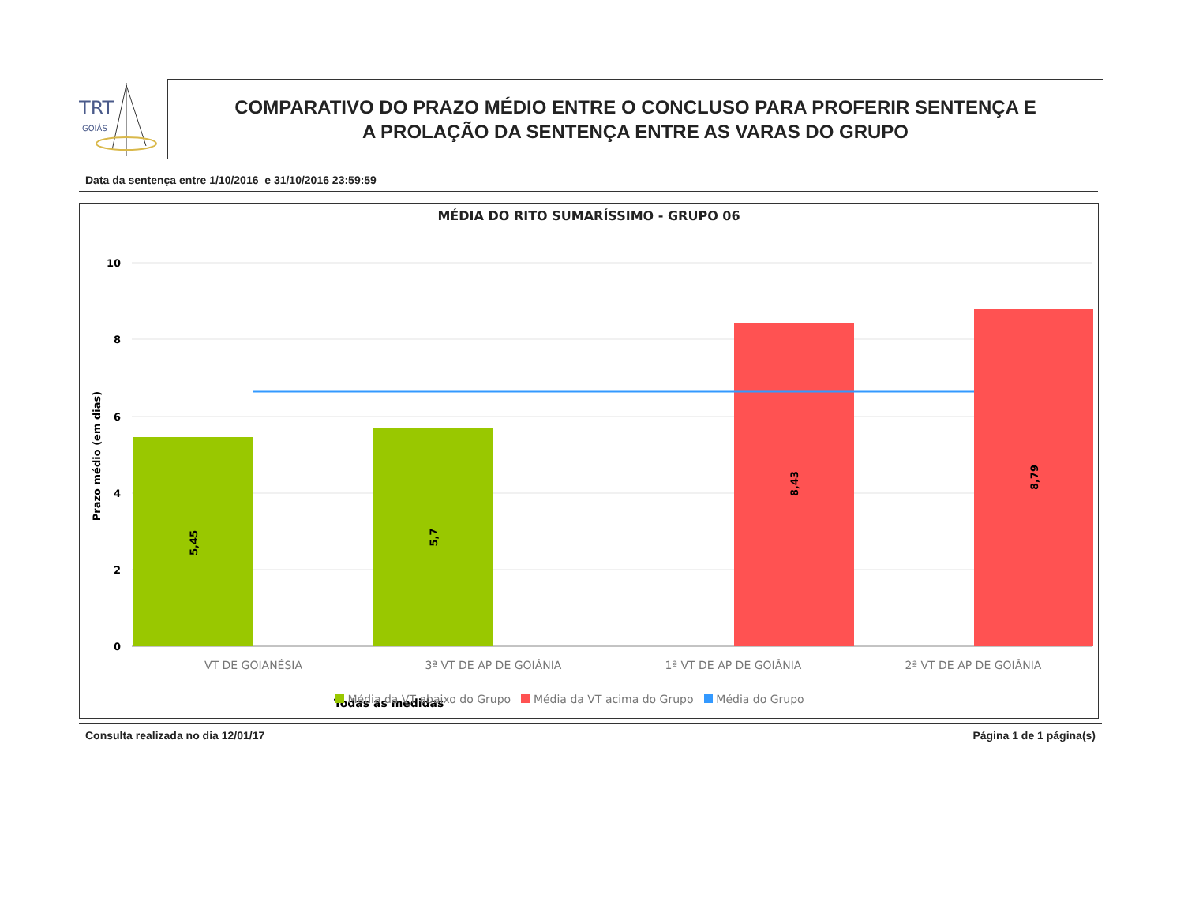TRT
GOIÁS
COMPARATIVO DO PRAZO MÉDIO ENTRE O CONCLUSO PARA PROFERIR SENTENÇA E
A PROLAÇÃO DA SENTENÇA ENTRE AS VARAS DO GRUPO
Data da sentença entre 1/10/2016 e 31/10/2016 23:59:59
MÉDIA DO RITO SUMARÍSSIMO - GRUPO 06
10
8
6
4
2
0
Prazo médio (em dias)
5,45
5,7
8,43
8,79
VT DE GOIANÉSIA
3ª VT DE AP DE GOIÂNIA
1ª VT DE AP DE GOIÂNIA
2ª VT DE AP DE GOIÂNIA
Todas as medidas
Média da VT abaixo do Grupo Média da VT acima do Grupo Média do Grupo
Consulta realizada no dia 12/01/17 Página 1 de 1 página(s)